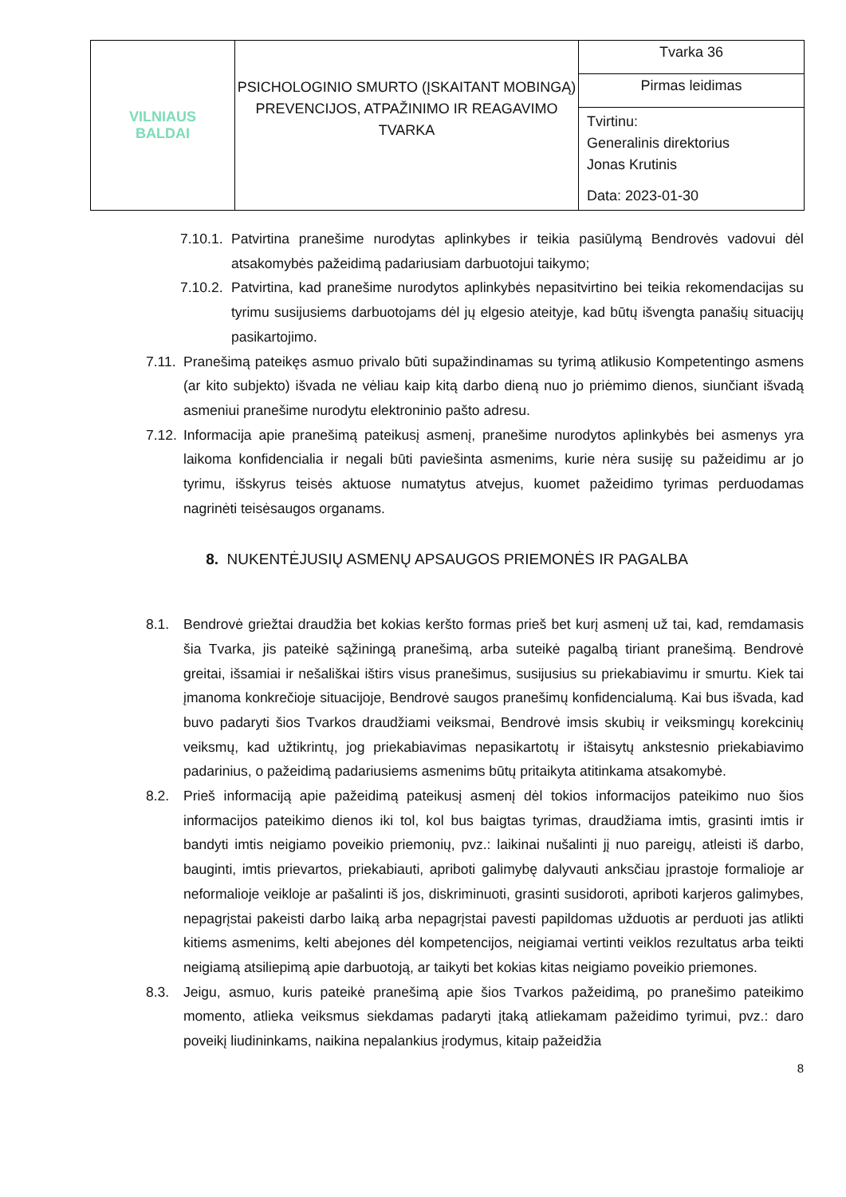| VILNIAUS BALDAI | PSICHOLOGINIO SMURTO (ĮSKAITANT MOBINGĄ) PREVENCIJOS, ATPAŽINIMO IR REAGAVIMO TVARKA | Tvarka 36 |
| | | Pirmas leidimas |
| | | Tvirtinu: Generalinis direktorius Jonas Krutinis Data: 2023-01-30 |
7.10.1. Patvirtina pranešime nurodytas aplinkybes ir teikia pasiūlymą Bendrovės vadovui dėl atsakomybės pažeidimą padariusiam darbuotojui taikymo;
7.10.2. Patvirtina, kad pranešime nurodytos aplinkybės nepasitvirtino bei teikia rekomendacijas su tyrimu susijusiems darbuotojams dėl jų elgesio ateityje, kad būtų išvengta panašių situacijų pasikartojimo.
7.11. Pranešimą pateikęs asmuo privalo būti supažindinamas su tyrimą atlikusio Kompetentingo asmens (ar kito subjekto) išvada ne vėliau kaip kitą darbo dieną nuo jo priėmimo dienos, siunčiant išvadą asmeniui pranešime nurodytu elektroninio pašto adresu.
7.12. Informacija apie pranešimą pateikusį asmenį, pranešime nurodytos aplinkybės bei asmenys yra laikoma konfidencialia ir negali būti paviešinta asmenims, kurie nėra susiję su pažeidimu ar jo tyrimu, išskyrus teisės aktuose numatytus atvejus, kuomet pažeidimo tyrimas perduodamas nagrinėti teisėsaugos organams.
8. NUKENTĖJUSIŲ ASMENŲ APSAUGOS PRIEMONĖS IR PAGALBA
8.1. Bendrovė griežtai draudžia bet kokias keršto formas prieš bet kurį asmenį už tai, kad, remdamasis šia Tvarka, jis pateikė sąžiningą pranešimą, arba suteikė pagalbą tiriant pranešimą. Bendrovė greitai, išsamiai ir nešališkai ištirs visus pranešimus, susijusius su priekabiavimu ir smurtu. Kiek tai įmanoma konkrečioje situacijoje, Bendrovė saugos pranešimų konfidencialumą. Kai bus išvada, kad buvo padaryti šios Tvarkos draudžiami veiksmai, Bendrovė imsis skubių ir veiksmingų korekcinių veiksmų, kad užtikrintų, jog priekabiavimas nepasikartotų ir ištaisytų ankstesnio priekabiavimo padarinius, o pažeidimą padariusiems asmenims būtų pritaikyta atitinkama atsakomybė.
8.2. Prieš informaciją apie pažeidimą pateikusį asmenį dėl tokios informacijos pateikimo nuo šios informacijos pateikimo dienos iki tol, kol bus baigtas tyrimas, draudžiama imtis, grasinti imtis ir bandyti imtis neigiamo poveikio priemonių, pvz.: laikinai nušalinti jį nuo pareigų, atleisti iš darbo, bauginti, imtis prievartos, priekabiauti, apriboti galimybę dalyvauti anksčiau įprastoje formalioje ar neformalioje veikloje ar pašalinti iš jos, diskriminuoti, grasinti susidoroti, apriboti karjeros galimybes, nepagrįstai pakeisti darbo laiką arba nepagrįstai pavesti papildomas užduotis ar perduoti jas atlikti kitiems asmenims, kelti abejones dėl kompetencijos, neigiamai vertinti veiklos rezultatus arba teikti neigiamą atsiliepimą apie darbuotoją, ar taikyti bet kokias kitas neigiamo poveikio priemones.
8.3. Jeigu, asmuo, kuris pateikė pranešimą apie šios Tvarkos pažeidimą, po pranešimo pateikimo momento, atlieka veiksmus siekdamas padaryti įtaką atliekamam pažeidimo tyrimui, pvz.: daro poveikį liudininkams, naikina nepalankius įrodymus, kitaip pažeidžia
8